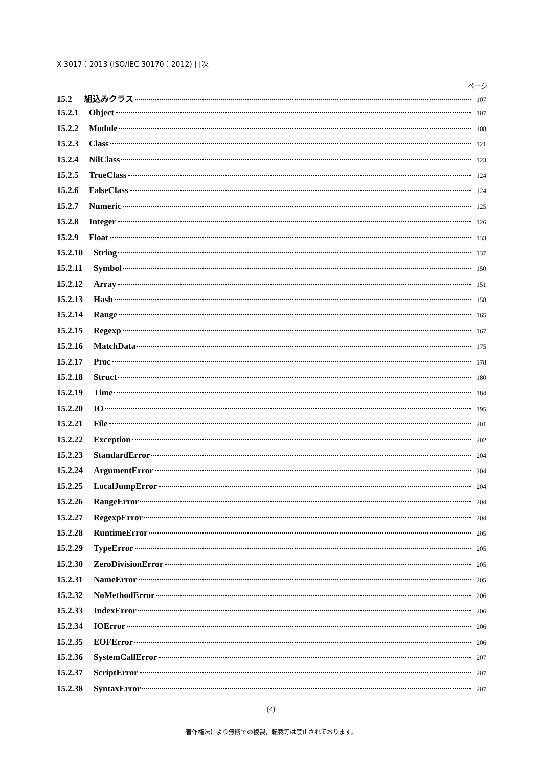X 3017：2013 (ISO/IEC 30170：2012) 目次
ページ
15.2 組込みクラス 107
15.2.1 Object 107
15.2.2 Module 108
15.2.3 Class 121
15.2.4 NilClass 123
15.2.5 TrueClass 124
15.2.6 FalseClass 124
15.2.7 Numeric 125
15.2.8 Integer 126
15.2.9 Float 133
15.2.10 String 137
15.2.11 Symbol 150
15.2.12 Array 151
15.2.13 Hash 158
15.2.14 Range 165
15.2.15 Regexp 167
15.2.16 MatchData 175
15.2.17 Proc 178
15.2.18 Struct 180
15.2.19 Time 184
15.2.20 IO 195
15.2.21 File 201
15.2.22 Exception 202
15.2.23 StandardError 204
15.2.24 ArgumentError 204
15.2.25 LocalJumpError 204
15.2.26 RangeError 204
15.2.27 RegexpError 204
15.2.28 RuntimeError 205
15.2.29 TypeError 205
15.2.30 ZeroDivisionError 205
15.2.31 NameError 205
15.2.32 NoMethodError 206
15.2.33 IndexError 206
15.2.34 IOError 206
15.2.35 EOFError 206
15.2.36 SystemCallError 207
15.2.37 ScriptError 207
15.2.38 SyntaxError 207
(4)
著作権法により無断での複製，転載等は禁止されております。